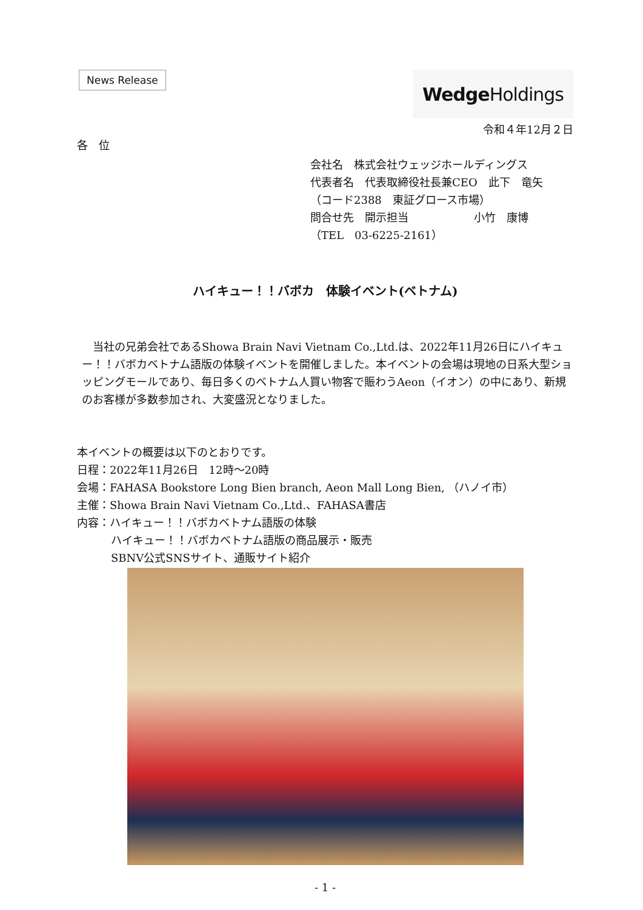News Release
Wedge Holdings
令和４年12月２日
各　位
会社名　株式会社ウェッジホールディングス
代表者名　代表取締役社長兼CEO　此下　竜矢
（コード2388　東証グロース市場）
問合せ先　開示担当　　　　　　小竹　康博
（TEL　03-6225-2161）
ハイキュー！！バボカ　体験イベント(ベトナム)
当社の兄弟会社であるShowa Brain Navi Vietnam Co.,Ltd.は、2022年11月26日にハイキュー！！バボカベトナム語版の体験イベントを開催しました。本イベントの会場は現地の日系大型ショッピングモールであり、毎日多くのベトナム人買い物客で賑わうAeon（イオン）の中にあり、新規のお客様が多数参加され、大変盛況となりました。
本イベントの概要は以下のとおりです。
日程：2022年11月26日　12時～20時
会場：FAHASA Bookstore Long Bien branch, Aeon Mall Long Bien, （ハノイ市）
主催：Showa Brain Navi Vietnam Co.,Ltd.、FAHASA書店
内容：ハイキュー！！バボカベトナム語版の体験
ハイキュー！！バボカベトナム語版の商品展示・販売
SBNV公式SNSサイト、通販サイト紹介
- 1 -